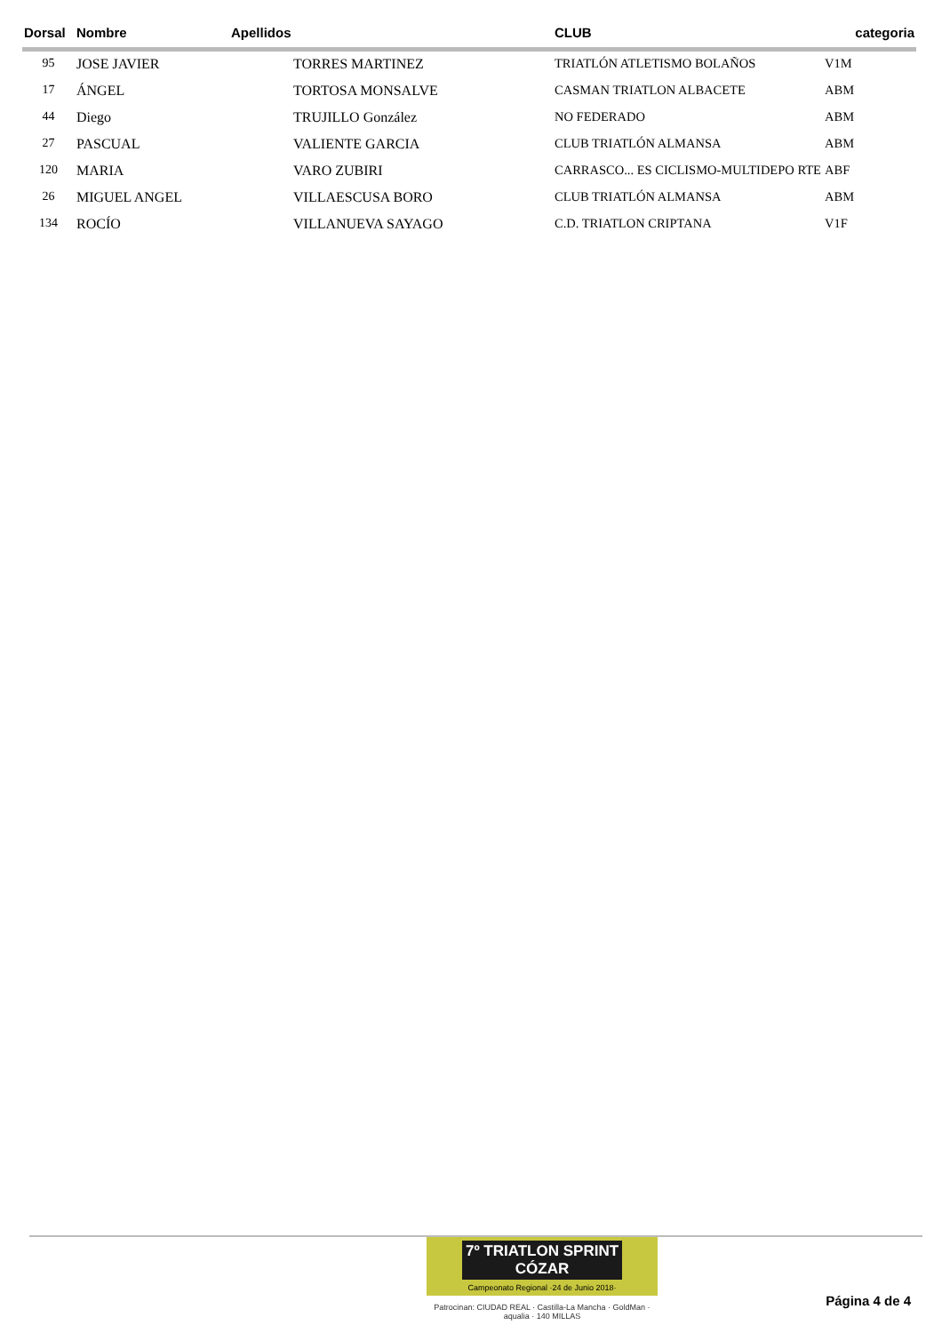| Dorsal | Nombre | Apellidos | CLUB | categoria |
| --- | --- | --- | --- | --- |
| 95 | JOSE JAVIER | TORRES MARTINEZ | TRIATLÓN ATLETISMO BOLAÑOS | V1M |
| 17 | ÁNGEL | TORTOSA MONSALVE | CASMAN TRIATLON ALBACETE | ABM |
| 44 | Diego | TRUJILLO González | NO FEDERADO | ABM |
| 27 | PASCUAL | VALIENTE GARCIA | CLUB TRIATLÓN ALMANSA | ABM |
| 120 | MARIA | VARO ZUBIRI | CARRASCO... ES CICLISMO-MULTIDEPO RTE | ABF |
| 26 | MIGUEL ANGEL | VILLAESCUSA BORO | CLUB TRIATLÓN ALMANSA | ABM |
| 134 | ROCÍO | VILLANUEVA SAYAGO | C.D. TRIATLON CRIPTANA | V1F |
7º TRIATLON SPRINT CÓZAR
Campeonato Regional ·24 de Junio 2018·
Patrocinan: CIUDAD REAL · Castilla-La Mancha · GoldMan · aqualia · 140 MILLAS
Página 4 de 4